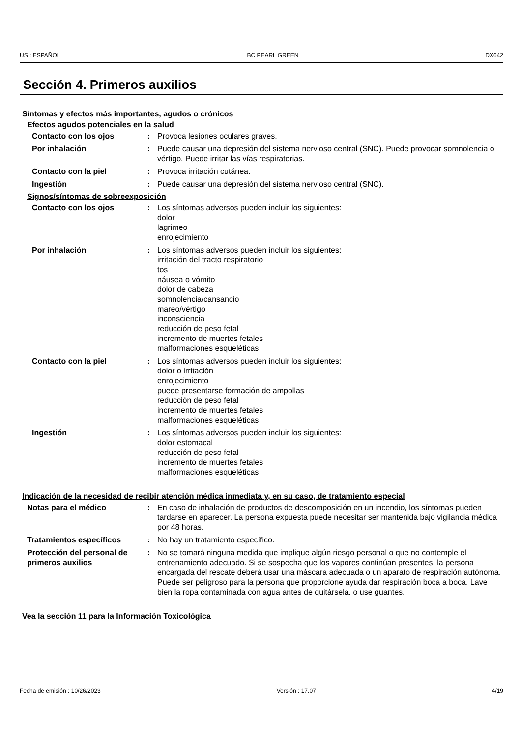US : ESPAÑOL BC PEARL GREEN DX642
Sección 4. Primeros auxilios
Síntomas y efectos más importantes, agudos o crónicos
Efectos agudos potenciales en la salud
Contacto con los ojos : Provoca lesiones oculares graves.
Por inhalación : Puede causar una depresión del sistema nervioso central (SNC). Puede provocar somnolencia o vértigo. Puede irritar las vías respiratorias.
Contacto con la piel : Provoca irritación cutánea.
Ingestión : Puede causar una depresión del sistema nervioso central (SNC).
Signos/síntomas de sobreexposición
Contacto con los ojos : Los síntomas adversos pueden incluir los siguientes:
dolor
lagrimeo
enrojecimiento
Por inhalación : Los síntomas adversos pueden incluir los siguientes:
irritación del tracto respiratorio
tos
náusea o vómito
dolor de cabeza
somnolencia/cansancio
mareo/vértigo
inconsciencia
reducción de peso fetal
incremento de muertes fetales
malformaciones esqueléticas
Contacto con la piel : Los síntomas adversos pueden incluir los siguientes:
dolor o irritación
enrojecimiento
puede presentarse formación de ampollas
reducción de peso fetal
incremento de muertes fetales
malformaciones esqueléticas
Ingestión : Los síntomas adversos pueden incluir los siguientes:
dolor estomacal
reducción de peso fetal
incremento de muertes fetales
malformaciones esqueléticas
Indicación de la necesidad de recibir atención médica inmediata y, en su caso, de tratamiento especial
Notas para el médico : En caso de inhalación de productos de descomposición en un incendio, los síntomas pueden tardarse en aparecer. La persona expuesta puede necesitar ser mantenida bajo vigilancia médica por 48 horas.
Tratamientos específicos : No hay un tratamiento específico.
Protección del personal de primeros auxilios
: No se tomará ninguna medida que implique algún riesgo personal o que no contemple el entrenamiento adecuado. Si se sospecha que los vapores continúan presentes, la persona encargada del rescate deberá usar una máscara adecuada o un aparato de respiración autónoma. Puede ser peligroso para la persona que proporcione ayuda dar respiración boca a boca. Lave bien la ropa contaminada con agua antes de quitársela, o use guantes.
Vea la sección 11 para la Información Toxicológica
Fecha de emisión : 10/26/2023 Versión : 17.07 4/19